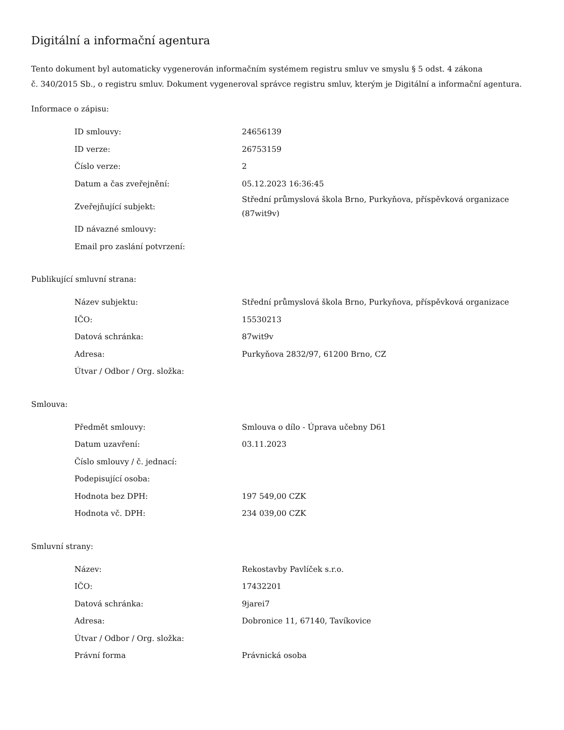Digitální a informační agentura
Tento dokument byl automaticky vygenerován informačním systémem registru smluv ve smyslu § 5 odst. 4 zákona
č. 340/2015 Sb., o registru smluv. Dokument vygeneroval správce registru smluv, kterým je Digitální a informační agentura.
Informace o zápisu:
| ID smlouvy: | 24656139 |
| ID verze: | 26753159 |
| Číslo verze: | 2 |
| Datum a čas zveřejnění: | 05.12.2023 16:36:45 |
| Zveřejňující subjekt: | Střední průmyslová škola Brno, Purkyňova, příspěvková organizace (87wit9v) |
| ID návazné smlouvy: | |
| Email pro zaslání potvrzení: | |
Publikující smluvní strana:
| Název subjektu: | Střední průmyslová škola Brno, Purkyňova, příspěvková organizace |
| IČO: | 15530213 |
| Datová schránka: | 87wit9v |
| Adresa: | Purkyňova 2832/97, 61200 Brno, CZ |
| Útvar / Odbor / Org. složka: | |
Smlouva:
| Předmět smlouvy: | Smlouva o dílo - Úprava učebny D61 |
| Datum uzavření: | 03.11.2023 |
| Číslo smlouvy / č. jednací: | |
| Podepisující osoba: | |
| Hodnota bez DPH: | 197 549,00 CZK |
| Hodnota vč. DPH: | 234 039,00 CZK |
Smluvní strany:
| Název: | Rekostavby Pavlíček s.r.o. |
| IČO: | 17432201 |
| Datová schránka: | 9jarei7 |
| Adresa: | Dobronice 11, 67140, Tavíkovice |
| Útvar / Odbor / Org. složka: | |
| Právní forma | Právnická osoba |